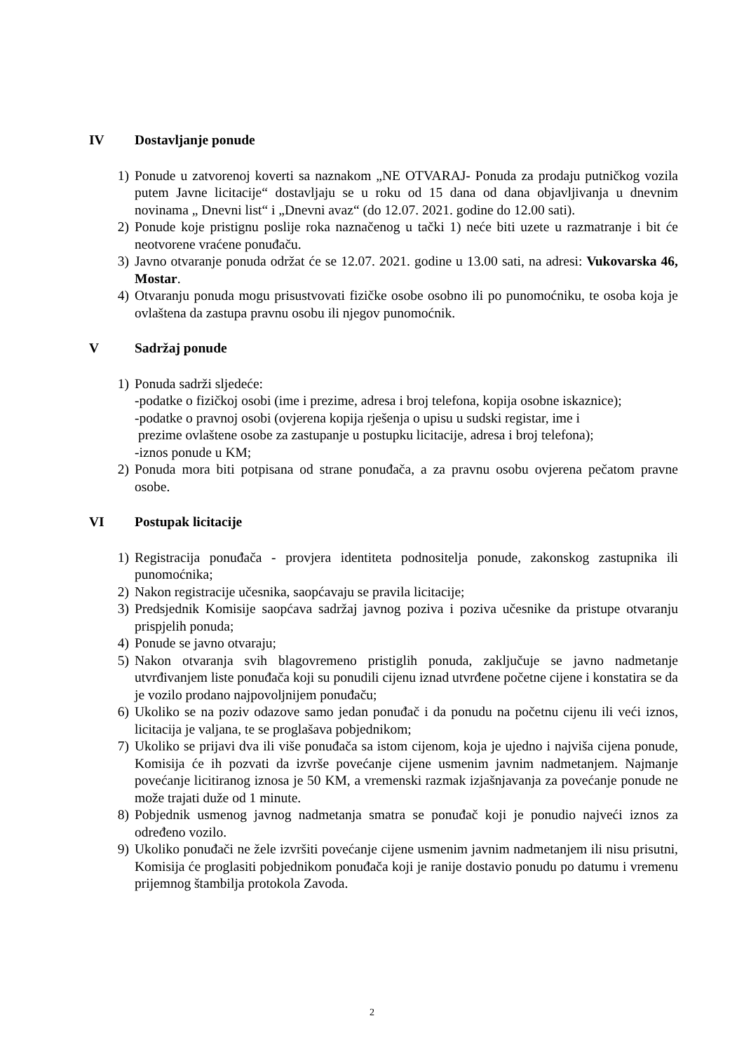IV Dostavljanje ponude
1) Ponude u zatvorenoj koverti sa naznakom „NE OTVARAJ- Ponuda za prodaju putničkog vozila putem Javne licitacije“ dostavljaju se u roku od 15 dana od dana objavljivanja u dnevnim novinama „ Dnevni list“ i „Dnevni avaz“ (do 12.07. 2021. godine do 12.00 sati).
2) Ponude koje pristignu poslije roka naznačenog u tački 1) neće biti uzete u razmatranje i bit će neotvorene vraćene ponuđaču.
3) Javno otvaranje ponuda održat će se 12.07. 2021. godine u 13.00 sati, na adresi: Vukovarska 46, Mostar.
4) Otvaranju ponuda mogu prisustvovati fizičke osobe osobno ili po punomoćniku, te osoba koja je ovlaštena da zastupa pravnu osobu ili njegov punomoćnik.
V Sadržaj ponude
1) Ponuda sadrži sljedeće:
-podatke o fizičkoj osobi (ime i prezime, adresa i broj telefona, kopija osobne iskaznice);
-podatke o pravnoj osobi (ovjerena kopija rješenja o upisu u sudski registar, ime i
prezime ovlaštene osobe za zastupanje u postupku licitacije, adresa i broj telefona);
-iznos ponude u KM;
2) Ponuda mora biti potpisana od strane ponuđača, a za pravnu osobu ovjerena pečatom pravne osobe.
VI Postupak licitacije
1) Registracija ponuđača - provjera identiteta podnositelja ponude, zakonskog zastupnika ili punomoćnika;
2) Nakon registracije učesnika, saopćavaju se pravila licitacije;
3) Predsjednik Komisije saopćava sadržaj javnog poziva i poziva učesnike da pristupe otvaranju prispjelih ponuda;
4) Ponude se javno otvaraju;
5) Nakon otvaranja svih blagovremeno pristiglih ponuda, zaključuje se javno nadmetanje utvrđivanjem liste ponuđača koji su ponudili cijenu iznad utvrđene početne cijene i konstatira se da je vozilo prodano najpovoljnijem ponuđaču;
6) Ukoliko se na poziv odazove samo jedan ponuđač i da ponudu na početnu cijenu ili veći iznos, licitacija je valjana, te se proglašava pobjednikom;
7) Ukoliko se prijavi dva ili više ponuđača sa istom cijenom, koja je ujedno i najviša cijena ponude, Komisija će ih pozvati da izvrše povećanje cijene usmenim javnim nadmetanjem. Najmanje povećanje licitiranog iznosa je 50 KM, a vremenski razmak izjašnjavanja za povećanje ponude ne može trajati duže od 1 minute.
8) Pobjednik usmenog javnog nadmetanja smatra se ponuđač koji je ponudio najveći iznos za određeno vozilo.
9) Ukoliko ponuđači ne žele izvršiti povećanje cijene usmenim javnim nadmetanjem ili nisu prisutni, Komisija će proglasiti pobjednikom ponuđača koji je ranije dostavio ponudu po datumu i vremenu prijemnog štambilja protokola Zavoda.
2